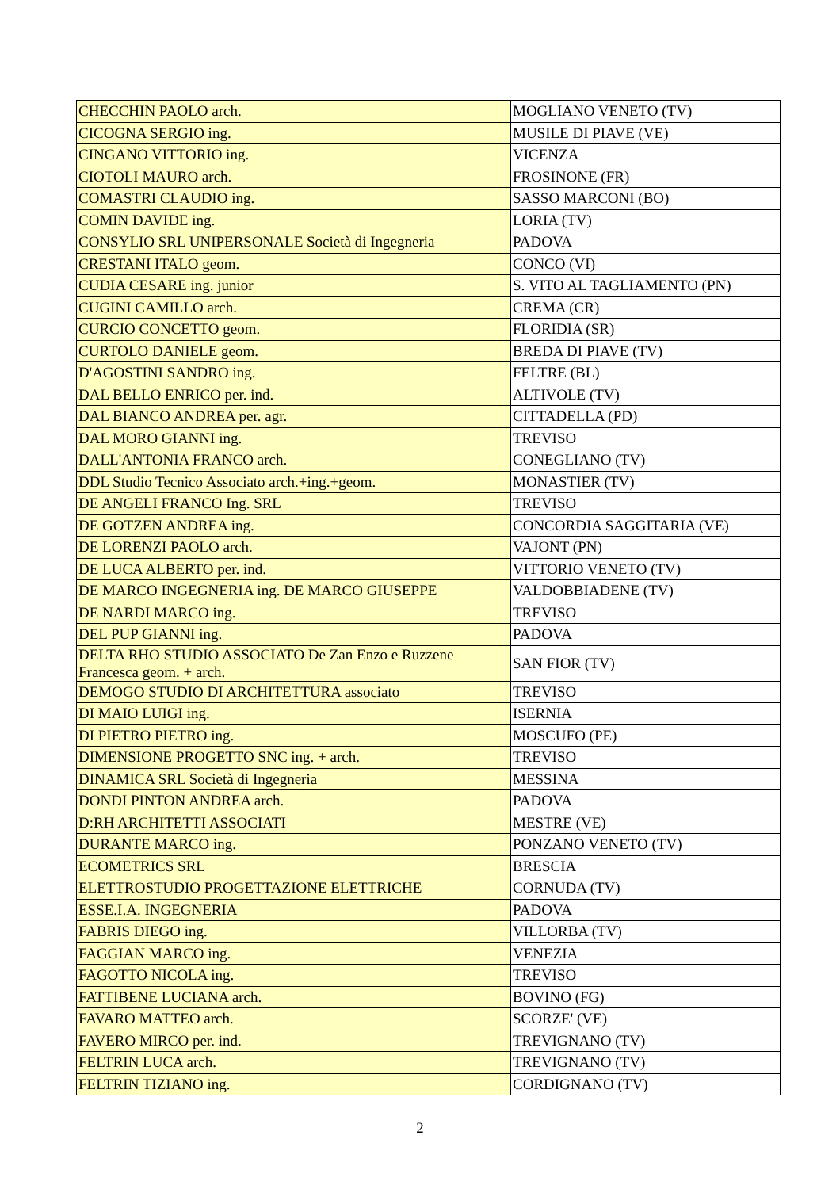| CHECCHIN PAOLO arch. | MOGLIANO VENETO (TV) |
| CICOGNA SERGIO ing. | MUSILE DI PIAVE (VE) |
| CINGANO VITTORIO ing. | VICENZA |
| CIOTOLI MAURO arch. | FROSINONE (FR) |
| COMASTRI CLAUDIO ing. | SASSO MARCONI (BO) |
| COMIN DAVIDE ing. | LORIA (TV) |
| CONSYLIO SRL UNIPERSONALE Società di Ingegneria | PADOVA |
| CRESTANI ITALO geom. | CONCO (VI) |
| CUDIA CESARE ing. junior | S. VITO AL TAGLIAMENTO (PN) |
| CUGINI CAMILLO arch. | CREMA (CR) |
| CURCIO CONCETTO geom. | FLORIDIA (SR) |
| CURTOLO DANIELE geom. | BREDA DI PIAVE (TV) |
| D'AGOSTINI SANDRO ing. | FELTRE (BL) |
| DAL BELLO ENRICO per. ind. | ALTIVOLE (TV) |
| DAL BIANCO ANDREA per. agr. | CITTADELLA (PD) |
| DAL MORO GIANNI ing. | TREVISO |
| DALL'ANTONIA FRANCO arch. | CONEGLIANO (TV) |
| DDL Studio Tecnico Associato arch.+ing.+geom. | MONASTIER (TV) |
| DE ANGELI FRANCO Ing. SRL | TREVISO |
| DE GOTZEN ANDREA ing. | CONCORDIA SAGGITARIA (VE) |
| DE LORENZI PAOLO arch. | VAJONT (PN) |
| DE LUCA ALBERTO per. ind. | VITTORIO VENETO (TV) |
| DE MARCO INGEGNERIA ing. DE MARCO GIUSEPPE | VALDOBBIADENE (TV) |
| DE NARDI MARCO ing. | TREVISO |
| DEL PUP GIANNI ing. | PADOVA |
| DELTA RHO STUDIO ASSOCIATO De Zan Enzo e Ruzzene Francesca geom. + arch. | SAN FIOR (TV) |
| DEMOGO STUDIO DI ARCHITETTURA associato | TREVISO |
| DI MAIO LUIGI ing. | ISERNIA |
| DI PIETRO PIETRO ing. | MOSCUFO (PE) |
| DIMENSIONE PROGETTO SNC ing. + arch. | TREVISO |
| DINAMICA SRL Società di Ingegneria | MESSINA |
| DONDI PINTON ANDREA arch. | PADOVA |
| D:RH ARCHITETTI ASSOCIATI | MESTRE (VE) |
| DURANTE MARCO ing. | PONZANO VENETO (TV) |
| ECOMETRICS SRL | BRESCIA |
| ELETTROSTUDIO PROGETTAZIONE ELETTRICHE | CORNUDA (TV) |
| ESSE.I.A. INGEGNERIA | PADOVA |
| FABRIS DIEGO ing. | VILLORBA (TV) |
| FAGGIAN MARCO ing. | VENEZIA |
| FAGOTTO NICOLA ing. | TREVISO |
| FATTIBENE LUCIANA arch. | BOVINO (FG) |
| FAVARO MATTEO arch. | SCORZE' (VE) |
| FAVERO MIRCO per. ind. | TREVIGNANO (TV) |
| FELTRIN LUCA arch. | TREVIGNANO (TV) |
| FELTRIN TIZIANO ing. | CORDIGNANO (TV) |
2